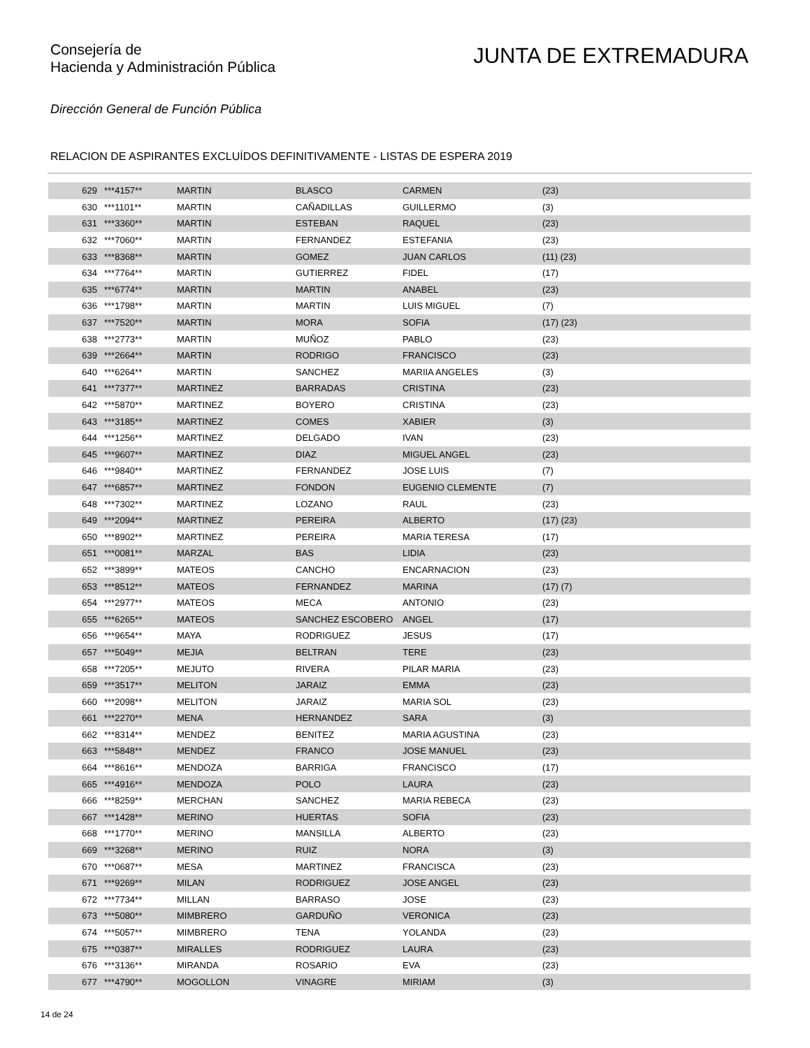Consejería de
Hacienda y Administración Pública
JUNTA DE EXTREMADURA
Dirección General de Función Pública
RELACION DE ASPIRANTES EXCLUÍDOS DEFINITIVAMENTE - LISTAS DE ESPERA 2019
| 629 | ***4157** | MARTIN | BLASCO | CARMEN | (23) |
| 630 | ***1101** | MARTIN | CAÑADILLAS | GUILLERMO | (3) |
| 631 | ***3360** | MARTIN | ESTEBAN | RAQUEL | (23) |
| 632 | ***7060** | MARTIN | FERNANDEZ | ESTEFANIA | (23) |
| 633 | ***8368** | MARTIN | GOMEZ | JUAN CARLOS | (11) (23) |
| 634 | ***7764** | MARTIN | GUTIERREZ | FIDEL | (17) |
| 635 | ***6774** | MARTIN | MARTIN | ANABEL | (23) |
| 636 | ***1798** | MARTIN | MARTIN | LUIS MIGUEL | (7) |
| 637 | ***7520** | MARTIN | MORA | SOFIA | (17) (23) |
| 638 | ***2773** | MARTIN | MUÑOZ | PABLO | (23) |
| 639 | ***2664** | MARTIN | RODRIGO | FRANCISCO | (23) |
| 640 | ***6264** | MARTIN | SANCHEZ | MARIIA ANGELES | (3) |
| 641 | ***7377** | MARTINEZ | BARRADAS | CRISTINA | (23) |
| 642 | ***5870** | MARTINEZ | BOYERO | CRISTINA | (23) |
| 643 | ***3185** | MARTINEZ | COMES | XABIER | (3) |
| 644 | ***1256** | MARTINEZ | DELGADO | IVAN | (23) |
| 645 | ***9607** | MARTINEZ | DIAZ | MIGUEL ANGEL | (23) |
| 646 | ***9840** | MARTINEZ | FERNANDEZ | JOSE LUIS | (7) |
| 647 | ***6857** | MARTINEZ | FONDON | EUGENIO CLEMENTE | (7) |
| 648 | ***7302** | MARTINEZ | LOZANO | RAUL | (23) |
| 649 | ***2094** | MARTINEZ | PEREIRA | ALBERTO | (17) (23) |
| 650 | ***8902** | MARTINEZ | PEREIRA | MARIA TERESA | (17) |
| 651 | ***0081** | MARZAL | BAS | LIDIA | (23) |
| 652 | ***3899** | MATEOS | CANCHO | ENCARNACION | (23) |
| 653 | ***8512** | MATEOS | FERNANDEZ | MARINA | (17) (7) |
| 654 | ***2977** | MATEOS | MECA | ANTONIO | (23) |
| 655 | ***6265** | MATEOS | SANCHEZ ESCOBERO | ANGEL | (17) |
| 656 | ***9654** | MAYA | RODRIGUEZ | JESUS | (17) |
| 657 | ***5049** | MEJIA | BELTRAN | TERE | (23) |
| 658 | ***7205** | MEJUTO | RIVERA | PILAR MARIA | (23) |
| 659 | ***3517** | MELITON | JARAIZ | EMMA | (23) |
| 660 | ***2098** | MELITON | JARAIZ | MARIA SOL | (23) |
| 661 | ***2270** | MENA | HERNANDEZ | SARA | (3) |
| 662 | ***8314** | MENDEZ | BENITEZ | MARIA AGUSTINA | (23) |
| 663 | ***5848** | MENDEZ | FRANCO | JOSE MANUEL | (23) |
| 664 | ***8616** | MENDOZA | BARRIGA | FRANCISCO | (17) |
| 665 | ***4916** | MENDOZA | POLO | LAURA | (23) |
| 666 | ***8259** | MERCHAN | SANCHEZ | MARIA REBECA | (23) |
| 667 | ***1428** | MERINO | HUERTAS | SOFIA | (23) |
| 668 | ***1770** | MERINO | MANSILLA | ALBERTO | (23) |
| 669 | ***3268** | MERINO | RUIZ | NORA | (3) |
| 670 | ***0687** | MESA | MARTINEZ | FRANCISCA | (23) |
| 671 | ***9269** | MILAN | RODRIGUEZ | JOSE ANGEL | (23) |
| 672 | ***7734** | MILLAN | BARRASO | JOSE | (23) |
| 673 | ***5080** | MIMBRERO | GARDUÑO | VERONICA | (23) |
| 674 | ***5057** | MIMBRERO | TENA | YOLANDA | (23) |
| 675 | ***0387** | MIRALLES | RODRIGUEZ | LAURA | (23) |
| 676 | ***3136** | MIRANDA | ROSARIO | EVA | (23) |
| 677 | ***4790** | MOGOLLON | VINAGRE | MIRIAM | (3) |
14 de 24